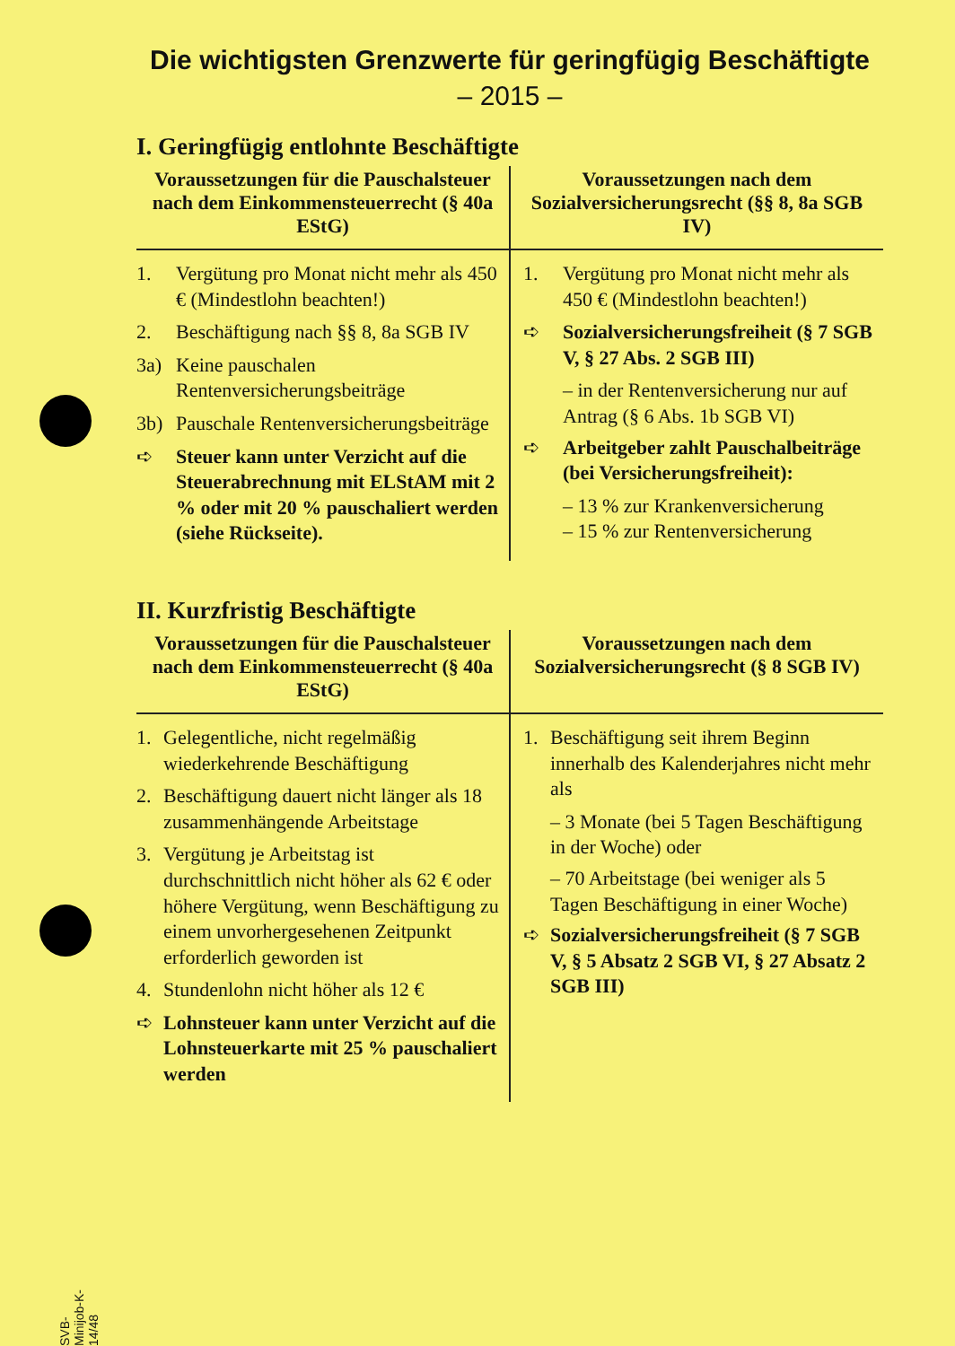Die wichtigsten Grenzwerte für geringfügig Beschäftigte
– 2015 –
I. Geringfügig entlohnte Beschäftigte
| Voraussetzungen für die Pauschalsteuer nach dem Einkommensteuerrecht (§ 40a EStG) | Voraussetzungen nach dem Sozialversicherungsrecht (§§ 8, 8a SGB IV) |
| --- | --- |
| 1. Vergütung pro Monat nicht mehr als 450 € (Mindestlohn beachten!) 2. Beschäftigung nach §§ 8, 8a SGB IV 3a) Keine pauschalen Rentenversicherungsbeiträge 3b) Pauschale Rentenversicherungsbeiträge ➪ Steuer kann unter Verzicht auf die Steuerabrechnung mit ELStAM mit 2 % oder mit 20 % pauschaliert werden (siehe Rückseite). | 1. Vergütung pro Monat nicht mehr als 450 € (Mindestlohn beachten!) ➪ Sozialversicherungsfreiheit (§ 7 SGB V, § 27 Abs. 2 SGB III) – in der Rentenversicherung nur auf Antrag (§ 6 Abs. 1b SGB VI) ➪ Arbeitgeber zahlt Pauschalbeiträge (bei Versicherungsfreiheit): – 13 % zur Krankenversicherung – 15 % zur Rentenversicherung |
II. Kurzfristig Beschäftigte
| Voraussetzungen für die Pauschalsteuer nach dem Einkommensteuerrecht (§ 40a EStG) | Voraussetzungen nach dem Sozialversicherungsrecht (§ 8 SGB IV) |
| --- | --- |
| 1. Gelegentliche, nicht regelmäßig wiederkehrende Beschäftigung 2. Beschäftigung dauert nicht länger als 18 zusammenhängende Arbeitstage 3. Vergütung je Arbeitstag ist durchschnittlich nicht höher als 62 € oder höhere Vergütung, wenn Beschäftigung zu einem unvorhergesehenen Zeitpunkt erforderlich geworden ist 4. Stundenlohn nicht höher als 12 € ➪ Lohnsteuer kann unter Verzicht auf die Lohnsteuerkarte mit 25 % pauschaliert werden | 1. Beschäftigung seit ihrem Beginn innerhalb des Kalenderjahres nicht mehr als – 3 Monate (bei 5 Tagen Beschäftigung in der Woche) oder – 70 Arbeitstage (bei weniger als 5 Tagen Beschäftigung in einer Woche) ➪ Sozialversicherungsfreiheit (§ 7 SGB V, § 5 Absatz 2 SGB VI, § 27 Absatz 2 SGB III) |
SVB-Minijob-K-14/48